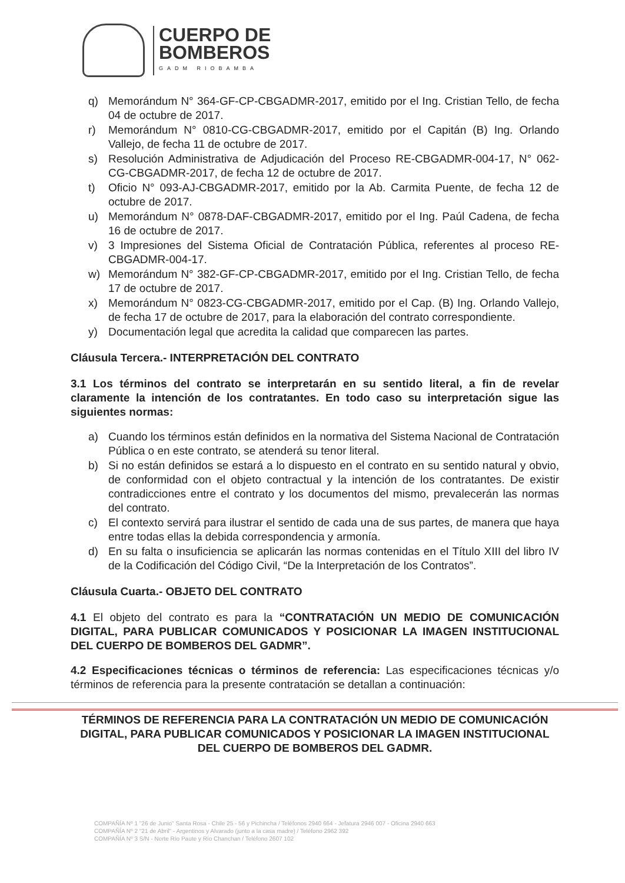CUERPO DE
BOMBEROS
GADM RIOBAMBA
q) Memorándum N° 364-GF-CP-CBGADMR-2017, emitido por el Ing. Cristian Tello, de fecha 04 de octubre de 2017.
r) Memorándum N° 0810-CG-CBGADMR-2017, emitido por el Capitán (B) Ing. Orlando Vallejo, de fecha 11 de octubre de 2017.
s) Resolución Administrativa de Adjudicación del Proceso RE-CBGADMR-004-17, N° 062-CG-CBGADMR-2017, de fecha 12 de octubre de 2017.
t) Oficio N° 093-AJ-CBGADMR-2017, emitido por la Ab. Carmita Puente, de fecha 12 de octubre de 2017.
u) Memorándum N° 0878-DAF-CBGADMR-2017, emitido por el Ing. Paúl Cadena, de fecha 16 de octubre de 2017.
v) 3 Impresiones del Sistema Oficial de Contratación Pública, referentes al proceso RE-CBGADMR-004-17.
w) Memorándum N° 382-GF-CP-CBGADMR-2017, emitido por el Ing. Cristian Tello, de fecha 17 de octubre de 2017.
x) Memorándum N° 0823-CG-CBGADMR-2017, emitido por el Cap. (B) Ing. Orlando Vallejo, de fecha 17 de octubre de 2017, para la elaboración del contrato correspondiente.
y) Documentación legal que acredita la calidad que comparecen las partes.
Cláusula Tercera.- INTERPRETACIÓN DEL CONTRATO
3.1 Los términos del contrato se interpretarán en su sentido literal, a fin de revelar claramente la intención de los contratantes. En todo caso su interpretación sigue las siguientes normas:
a) Cuando los términos están definidos en la normativa del Sistema Nacional de Contratación Pública o en este contrato, se atenderá su tenor literal.
b) Si no están definidos se estará a lo dispuesto en el contrato en su sentido natural y obvio, de conformidad con el objeto contractual y la intención de los contratantes. De existir contradicciones entre el contrato y los documentos del mismo, prevalecerán las normas del contrato.
c) El contexto servirá para ilustrar el sentido de cada una de sus partes, de manera que haya entre todas ellas la debida correspondencia y armonía.
d) En su falta o insuficiencia se aplicarán las normas contenidas en el Título XIII del libro IV de la Codificación del Código Civil, “De la Interpretación de los Contratos”.
Cláusula Cuarta.- OBJETO DEL CONTRATO
4.1 El objeto del contrato es para la “CONTRATACIÓN UN MEDIO DE COMUNICACIÓN DIGITAL, PARA PUBLICAR COMUNICADOS Y POSICIONAR LA IMAGEN INSTITUCIONAL DEL CUERPO DE BOMBEROS DEL GADMR”.
4.2 Especificaciones técnicas o términos de referencia: Las especificaciones técnicas y/o términos de referencia para la presente contratación se detallan a continuación:
TÉRMINOS DE REFERENCIA PARA LA CONTRATACIÓN UN MEDIO DE COMUNICACIÓN DIGITAL, PARA PUBLICAR COMUNICADOS Y POSICIONAR LA IMAGEN INSTITUCIONAL DEL CUERPO DE BOMBEROS DEL GADMR.
COMPAÑÍA Nº 1 "26 de Junio" Santa Rosa - Chile 25 - 56 y Pichincha / Teléfonos 2940 664 - Jefatura 2946 007 - Oficina 2940 663
COMPAÑÍA Nº 2 "21 de Abril" - Argentinos y Alvarado (junto a la casa madre) / Teléfono 2962 392
COMPAÑÍA Nº 3 S/N - Norte Río Paute y Río Chanchan / Teléfono 2607 102